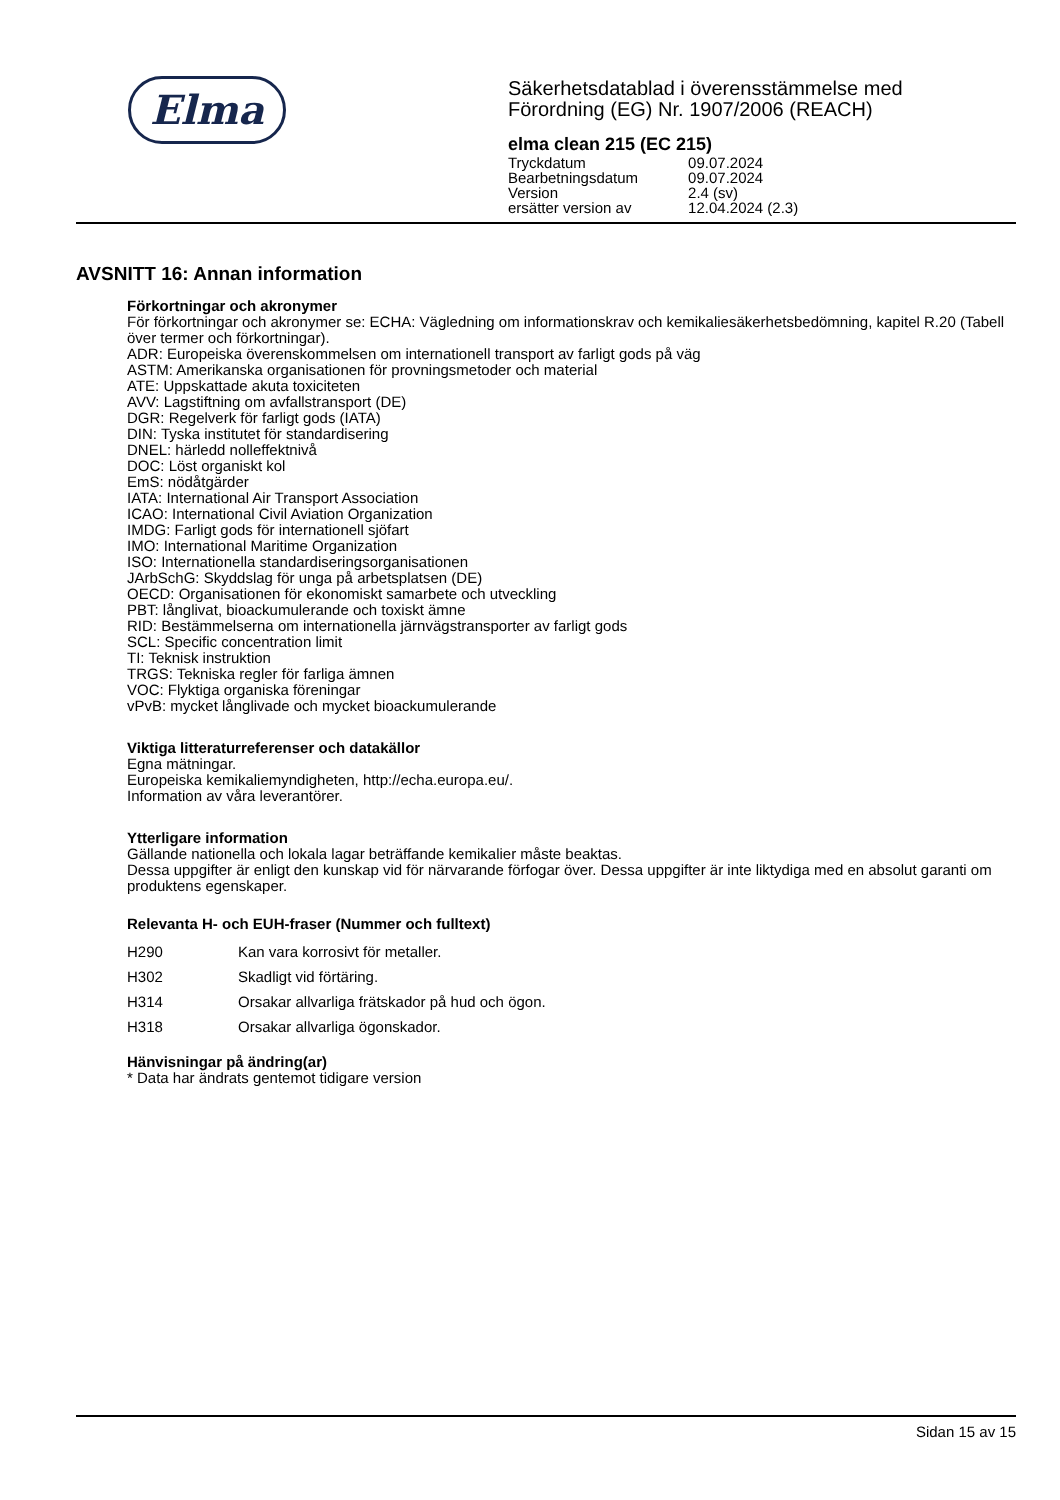Elma
Säkerhetsdatablad i överensstämmelse med
Förordning (EG) Nr. 1907/2006 (REACH)
elma clean 215 (EC 215)
| Tryckdatum | 09.07.2024 |
| Bearbetningsdatum | 09.07.2024 |
| Version | 2.4 (sv) |
| ersätter version av | 12.04.2024 (2.3) |
AVSNITT 16: Annan information
Förkortningar och akronymer
För förkortningar och akronymer se: ECHA: Vägledning om informationskrav och kemikaliesäkerhetsbedömning, kapitel R.20 (Tabell över termer och förkortningar).
ADR: Europeiska överenskommelsen om internationell transport av farligt gods på väg
ASTM: Amerikanska organisationen för provningsmetoder och material
ATE: Uppskattade akuta toxiciteten
AVV: Lagstiftning om avfallstransport (DE)
DGR: Regelverk för farligt gods (IATA)
DIN: Tyska institutet för standardisering
DNEL: härledd nolleffektnivå
DOC: Löst organiskt kol
EmS: nödåtgärder
IATA: International Air Transport Association
ICAO: International Civil Aviation Organization
IMDG: Farligt gods för internationell sjöfart
IMO: International Maritime Organization
ISO: Internationella standardiseringsorganisationen
JArbSchG: Skyddslag för unga på arbetsplatsen (DE)
OECD: Organisationen för ekonomiskt samarbete och utveckling
PBT: långlivat, bioackumulerande och toxiskt ämne
RID: Bestämmelserna om internationella järnvägstransporter av farligt gods
SCL: Specific concentration limit
TI: Teknisk instruktion
TRGS: Tekniska regler för farliga ämnen
VOC: Flyktiga organiska föreningar
vPvB: mycket långlivade och mycket bioackumulerande
Viktiga litteraturreferenser och datakällor
Egna mätningar.
Europeiska kemikaliemyndigheten, http://echa.europa.eu/.
Information av våra leverantörer.
Ytterligare information
Gällande nationella och lokala lagar beträffande kemikalier måste beaktas.
Dessa uppgifter är enligt den kunskap vid för närvarande förfogar över. Dessa uppgifter är inte liktydiga med en absolut garanti om produktens egenskaper.
Relevanta H- och EUH-fraser (Nummer och fulltext)
| H290 | Kan vara korrosivt för metaller. |
| H302 | Skadligt vid förtäring. |
| H314 | Orsakar allvarliga frätskador på hud och ögon. |
| H318 | Orsakar allvarliga ögonskador. |
Hänvisningar på ändring(ar)
* Data har ändrats gentemot tidigare version
Sidan 15 av 15